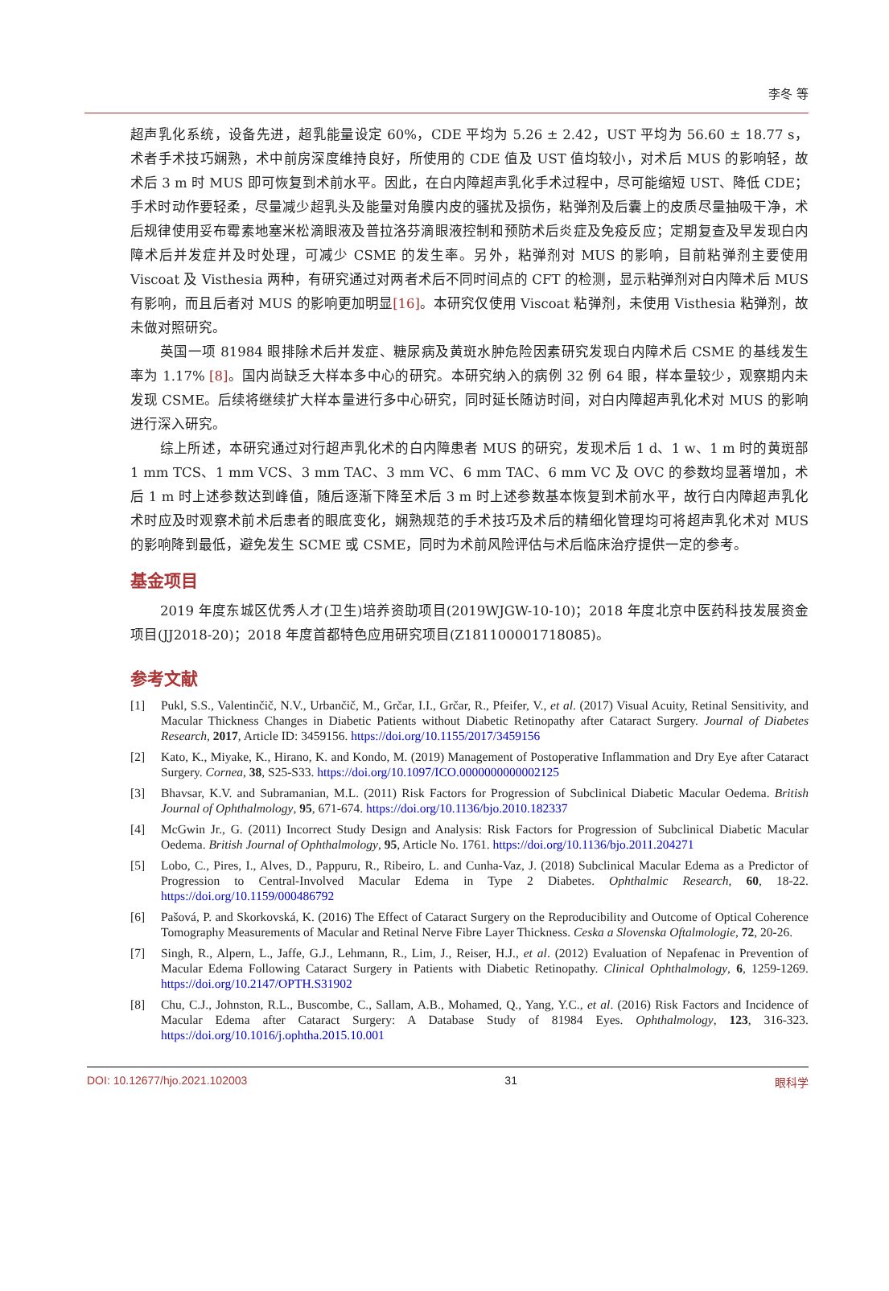李冬 等
超声乳化系统，设备先进，超乳能量设定 60%，CDE 平均为 5.26 ± 2.42，UST 平均为 56.60 ± 18.77 s，术者手术技巧娴熟，术中前房深度维持良好，所使用的 CDE 值及 UST 值均较小，对术后 MUS 的影响轻，故术后 3 m 时 MUS 即可恢复到术前水平。因此，在白内障超声乳化手术过程中，尽可能缩短 UST、降低 CDE；手术时动作要轻柔，尽量减少超乳头及能量对角膜内皮的骚扰及损伤，粘弹剂及后囊上的皮质尽量抽吸干净，术后规律使用妥布霉素地塞米松滴眼液及普拉洛芬滴眼液控制和预防术后炎症及免疫反应；定期复查及早发现白内障术后并发症并及时处理，可减少 CSME 的发生率。另外，粘弹剂对 MUS 的影响，目前粘弹剂主要使用 Viscoat 及 Visthesia 两种，有研究通过对两者术后不同时间点的 CFT 的检测，显示粘弹剂对白内障术后 MUS 有影响，而且后者对 MUS 的影响更加明显[16]。本研究仅使用 Viscoat 粘弹剂，未使用 Visthesia 粘弹剂，故未做对照研究。
英国一项 81984 眼排除术后并发症、糖尿病及黄斑水肿危险因素研究发现白内障术后 CSME 的基线发生率为 1.17% [8]。国内尚缺乏大样本多中心的研究。本研究纳入的病例 32 例 64 眼，样本量较少，观察期内未发现 CSME。后续将继续扩大样本量进行多中心研究，同时延长随访时间，对白内障超声乳化术对 MUS 的影响进行深入研究。
综上所述，本研究通过对行超声乳化术的白内障患者 MUS 的研究，发现术后 1 d、1 w、1 m 时的黄斑部 1 mm TCS、1 mm VCS、3 mm TAC、3 mm VC、6 mm TAC、6 mm VC 及 OVC 的参数均显著增加，术后 1 m 时上述参数达到峰值，随后逐渐下降至术后 3 m 时上述参数基本恢复到术前水平，故行白内障超声乳化术时应及时观察术前术后患者的眼底变化，娴熟规范的手术技巧及术后的精细化管理均可将超声乳化术对 MUS 的影响降到最低，避免发生 SCME 或 CSME，同时为术前风险评估与术后临床治疗提供一定的参考。
基金项目
2019 年度东城区优秀人才(卫生)培养资助项目(2019WJGW-10-10)；2018 年度北京中医药科技发展资金项目(JJ2018-20)；2018 年度首都特色应用研究项目(Z181100001718085)。
参考文献
[1] Pukl, S.S., Valentinčič, N.V., Urbančič, M., Grčar, I.I., Grčar, R., Pfeifer, V., et al. (2017) Visual Acuity, Retinal Sensitivity, and Macular Thickness Changes in Diabetic Patients without Diabetic Retinopathy after Cataract Surgery. Journal of Diabetes Research, 2017, Article ID: 3459156. https://doi.org/10.1155/2017/3459156
[2] Kato, K., Miyake, K., Hirano, K. and Kondo, M. (2019) Management of Postoperative Inflammation and Dry Eye after Cataract Surgery. Cornea, 38, S25-S33. https://doi.org/10.1097/ICO.0000000000002125
[3] Bhavsar, K.V. and Subramanian, M.L. (2011) Risk Factors for Progression of Subclinical Diabetic Macular Oedema. British Journal of Ophthalmology, 95, 671-674. https://doi.org/10.1136/bjo.2010.182337
[4] McGwin Jr., G. (2011) Incorrect Study Design and Analysis: Risk Factors for Progression of Subclinical Diabetic Macular Oedema. British Journal of Ophthalmology, 95, Article No. 1761. https://doi.org/10.1136/bjo.2011.204271
[5] Lobo, C., Pires, I., Alves, D., Pappuru, R., Ribeiro, L. and Cunha-Vaz, J. (2018) Subclinical Macular Edema as a Predictor of Progression to Central-Involved Macular Edema in Type 2 Diabetes. Ophthalmic Research, 60, 18-22. https://doi.org/10.1159/000486792
[6] Pašová, P. and Skorkovská, K. (2016) The Effect of Cataract Surgery on the Reproducibility and Outcome of Optical Coherence Tomography Measurements of Macular and Retinal Nerve Fibre Layer Thickness. Ceska a Slovenska Oftalmologie, 72, 20-26.
[7] Singh, R., Alpern, L., Jaffe, G.J., Lehmann, R., Lim, J., Reiser, H.J., et al. (2012) Evaluation of Nepafenac in Prevention of Macular Edema Following Cataract Surgery in Patients with Diabetic Retinopathy. Clinical Ophthalmology, 6, 1259-1269. https://doi.org/10.2147/OPTH.S31902
[8] Chu, C.J., Johnston, R.L., Buscombe, C., Sallam, A.B., Mohamed, Q., Yang, Y.C., et al. (2016) Risk Factors and Incidence of Macular Edema after Cataract Surgery: A Database Study of 81984 Eyes. Ophthalmology, 123, 316-323. https://doi.org/10.1016/j.ophtha.2015.10.001
DOI: 10.12677/hjo.2021.102003 31 眼科学